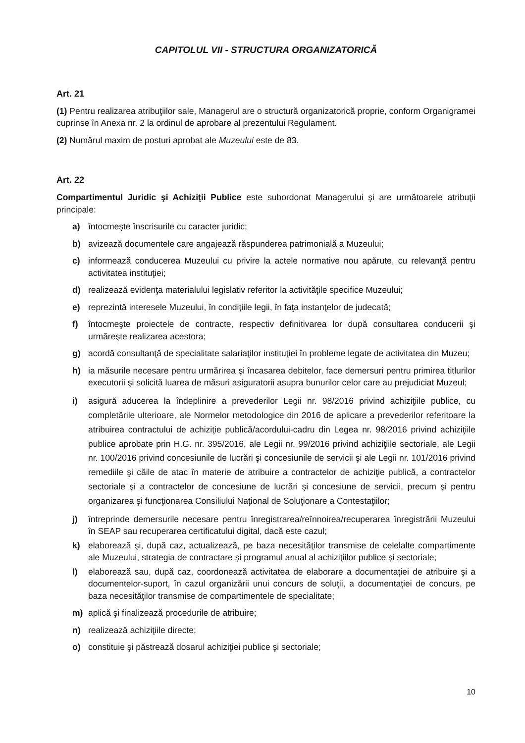CAPITOLUL VII - STRUCTURA ORGANIZATORICĂ
Art. 21
(1) Pentru realizarea atribuţiilor sale, Managerul are o structură organizatorică proprie, conform Organigramei cuprinse în Anexa nr. 2 la ordinul de aprobare al prezentului Regulament.
(2) Numărul maxim de posturi aprobat ale Muzeului este de 83.
Art. 22
Compartimentul Juridic şi Achiziţii Publice este subordonat Managerului şi are următoarele atribuţii principale:
a) întocmeşte înscrisurile cu caracter juridic;
b) avizează documentele care angajează răspunderea patrimonială a Muzeului;
c) informează conducerea Muzeului cu privire la actele normative nou apărute, cu relevanţă pentru activitatea instituţiei;
d) realizează evidenţa materialului legislativ referitor la activităţile specifice Muzeului;
e) reprezintă interesele Muzeului, în condiţiile legii, în faţa instanţelor de judecată;
f) întocmeşte proiectele de contracte, respectiv definitivarea lor după consultarea conducerii şi urmăreşte realizarea acestora;
g) acordă consultanţă de specialitate salariaţilor instituţiei în probleme legate de activitatea din Muzeu;
h) ia măsurile necesare pentru urmărirea şi încasarea debitelor, face demersuri pentru primirea titlurilor executorii şi solicită luarea de măsuri asiguratorii asupra bunurilor celor care au prejudiciat Muzeul;
i) asigură aducerea la îndeplinire a prevederilor Legii nr. 98/2016 privind achiziţiile publice, cu completările ulterioare, ale Normelor metodologice din 2016 de aplicare a prevederilor referitoare la atribuirea contractului de achiziţie publică/acordului-cadru din Legea nr. 98/2016 privind achiziţiile publice aprobate prin H.G. nr. 395/2016, ale Legii nr. 99/2016 privind achiziţiile sectoriale, ale Legii nr. 100/2016 privind concesiunile de lucrări şi concesiunile de servicii şi ale Legii nr. 101/2016 privind remediile şi căile de atac în materie de atribuire a contractelor de achiziţie publică, a contractelor sectoriale şi a contractelor de concesiune de lucrări şi concesiune de servicii, precum şi pentru organizarea şi funcţionarea Consiliului Naţional de Soluţionare a Contestaţiilor;
j) întreprinde demersurile necesare pentru înregistrarea/reînnoirea/recuperarea înregistrării Muzeului în SEAP sau recuperarea certificatului digital, dacă este cazul;
k) elaborează şi, după caz, actualizează, pe baza necesităţilor transmise de celelalte compartimente ale Muzeului, strategia de contractare şi programul anual al achiziţiilor publice şi sectoriale;
l) elaborează sau, după caz, coordonează activitatea de elaborare a documentaţiei de atribuire şi a documentelor-suport, în cazul organizării unui concurs de soluţii, a documentaţiei de concurs, pe baza necesităţilor transmise de compartimentele de specialitate;
m) aplică şi finalizează procedurile de atribuire;
n) realizează achiziţiile directe;
o) constituie şi păstrează dosarul achiziţiei publice şi sectoriale;
10